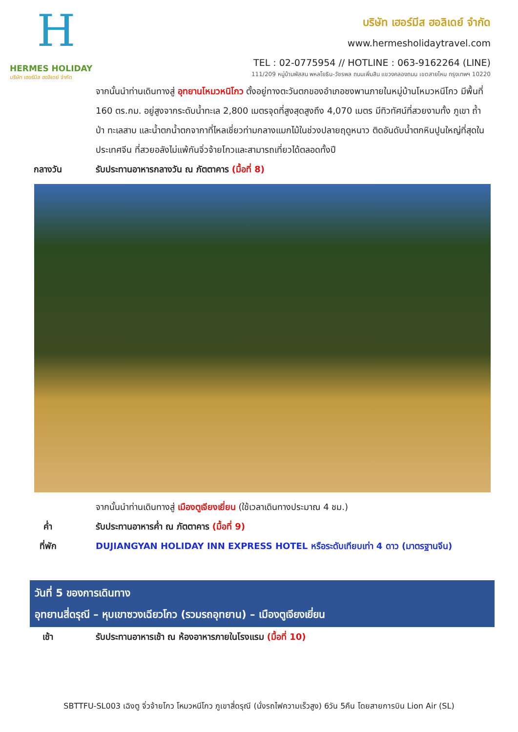H
HERMES HOLIDAY
บริษัท เฮอร์มีส ฮอลิเดย์ จำกัด
บริษัท เฮอร์มีส ฮอลิเดย์ จำกัด
www.hermesholidaytravel.com
TEL : 02-0775954 // HOTLINE : 063-9162264 (LINE)
111/209 หมู่บ้านพัสสน พหลโยธิน-วัชรพล ถนนเพิ่มสิน แขวงคลองถนน เขตสายไหม กรุงเทพฯ 10220
จากนั้นนำท่านเดินทางสู่ อุทยานโหมวหนิโกว ตั้งอยู่ทางตะวันตกของอำเภอซงพานภายในหมู่บ้านโหมวหนีโกว มีพื้นที่ 160 ตร.กม. อยู่สูงจากระดับน้ำทะเล 2,800 เมตรจุดที่สูงสุดสูงถึง 4,070 เมตร มีทิวทัศน์ที่สวยงามทั้ง ภูเขา ถ้ำ ป่า ทะเลสาบ และน้ำตกน้ำตกจากาที่ไหลเชี่ยวท่ามกลางแมกไม้ในช่วงปลายฤดูหนาว ติดอันดับน้ำตกหินปูนใหญ่ที่สุดในประเทศจีน ที่สวยอลังไม่แพ้กันจิ่วจ้ายโกวและสามารถเที่ยวได้ตลอดทั้งปี
กลางวัน รับประทานอาหารกลางวัน ณ ภัตตาคาร (มื้อที่ 8)
จากนั้นนำท่านเดินทางสู่ เมืองตูเจียงเยี่ยน (ใช้เวลาเดินทางประมาณ 4 ชม.)
ค่ำ รับประทานอาหารค่ำ ณ ภัตตาคาร (มื้อที่ 9)
ที่พัก DUJIANGYAN HOLIDAY INN EXPRESS HOTEL หรือระดับเทียบเท่า 4 ดาว (มาตรฐานจีน)
วันที่ 5 ของการเดินทาง
อุทยานสี่ดรุณี – หุบเขาซวงเฉียวโกว (รวมรถอุทยาน) – เมืองตูเจียงเยี่ยน
เช้า รับประทานอาหารเช้า ณ ห้องอาหารภายในโรงแรม (มื้อที่ 10)
SBTTFU-SL003 เฉิงตู จิ่วจ้ายโกว โหมวหนีโกว ภูเขาสี่ดรุณี (นั่งรถไฟความเร็วสูง) 6วัน 5คืน โดยสายการบิน Lion Air (SL)